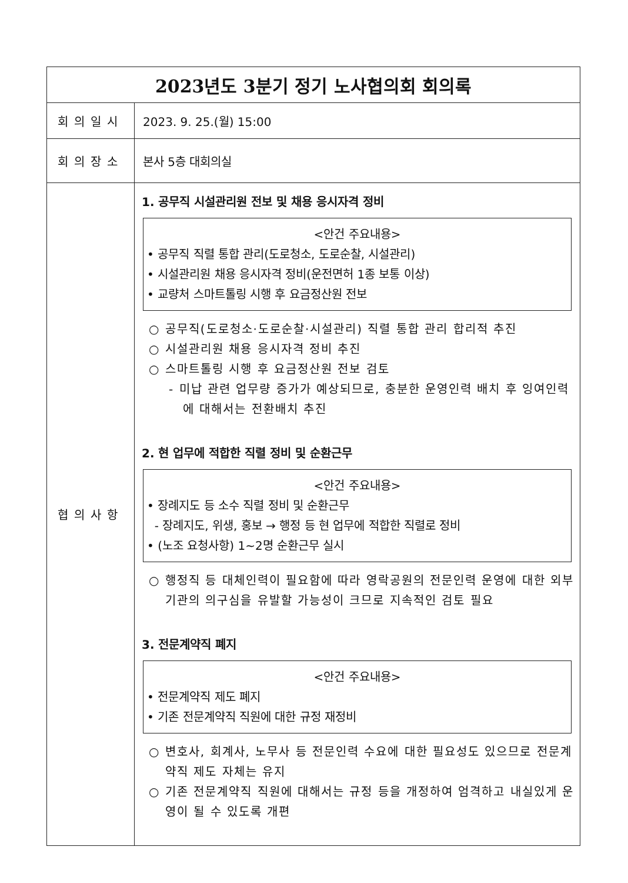| 2023년도 3분기 정기 노사협의회 회의록 | |
| --- | --- |
| 회의일시 | 2023. 9. 25.(월) 15:00 |
| 회의장소 | 본사 5층 대회의실 |
| 협의사항 | 1. 공무직 시설관리원 전보 및 채용 응시자격 정비 <안건 주요내용> • 공무직 직렬 통합 관리(도로청소, 도로순찰, 시설관리) • 시설관리원 채용 응시자격 정비(운전면허 1종 보통 이상) • 교량처 스마트톨링 시행 후 요금정산원 전보 ○ 공무직(도로청소·도로순찰·시설관리) 직렬 통합 관리 합리적 추진 ○ 시설관리원 채용 응시자격 정비 추진 ○ 스마트톨링 시행 후 요금정산원 전보 검토 - 미납 관련 업무량 증가가 예상되므로, 충분한 운영인력 배치 후 잉여인력에 대해서는 전환배치 추진 2. 현 업무에 적합한 직렬 정비 및 순환근무 <안건 주요내용> • 장례지도 등 소수 직렬 정비 및 순환근무 - 장례지도, 위생, 홍보 → 행정 등 현 업무에 적합한 직렬로 정비 • (노조 요청사항) 1~2명 순환근무 실시 ○ 행정직 등 대체인력이 필요함에 따라 영락공원의 전문인력 운영에 대한 외부기관의 의구심을 유발할 가능성이 크므로 지속적인 검토 필요 3. 전문계약직 폐지 <안건 주요내용> • 전문계약직 제도 폐지 • 기존 전문계약직 직원에 대한 규정 재정비 ○ 변호사, 회계사, 노무사 등 전문인력 수요에 대한 필요성도 있으므로 전문계약직 제도 자체는 유지 ○ 기존 전문계약직 직원에 대해서는 규정 등을 개정하여 엄격하고 내실있게 운영이 될 수 있도록 개편 |